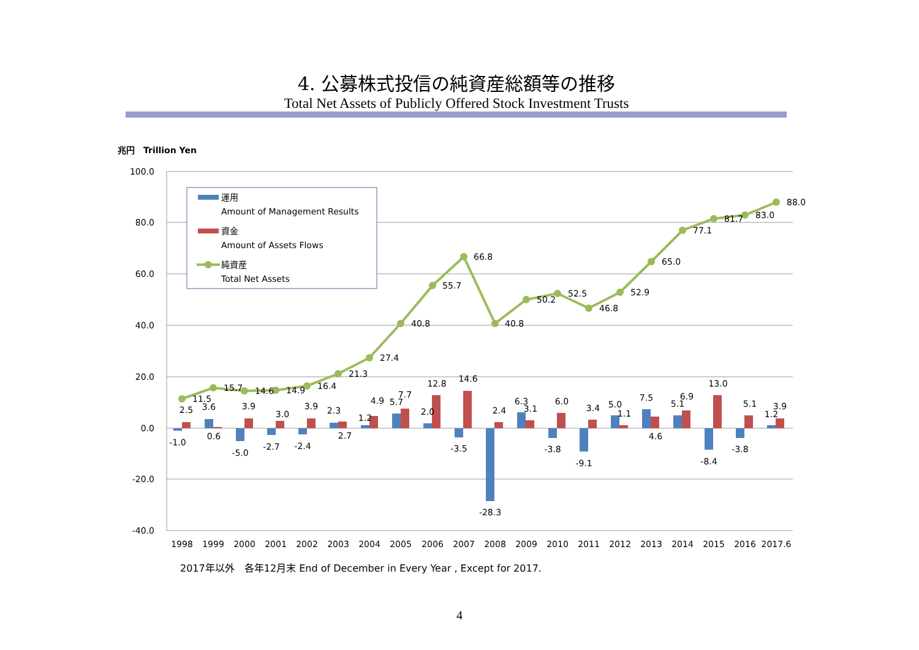4. 公募株式投信の純資産総額等の推移
Total Net Assets of Publicly Offered Stock Investment Trusts
兆円　Trillion Yen
100.0
80.0
60.0
40.0
20.0
0.0
-20.0
-40.0
11.5
15.7
14.6
14.9
16.4
21.3
27.4
40.8
55.7
66.8
40.8
50.2
52.5
46.8
52.9
65.0
77.1
81.7
83.0
88.0
-1.0
2.5
3.6
0.6
-5.0
3.9
-2.7
3.0
-2.4
3.9
2.3
2.7
1.2
4.9
5.7
7.7
2.0
12.8
-3.5
14.6
-28.3
2.4
6.3
3.1
-3.8
6.0
-9.1
3.4
5.0
1.1
7.5
4.6
5.1
6.9
-8.4
13.0
-3.8
5.1
1.2
3.9
1998
1999
2000
2001
2002
2003
2004
2005
2006
2007
2008
2009
2010
2011
2012
2013
2014
2015
2016
2017.6
運用
Amount of Management Results
資金
Amount of Assets Flows
純資産
Total Net Assets
2017年以外　各年12月末 End of December in Every Year , Except for 2017.
4